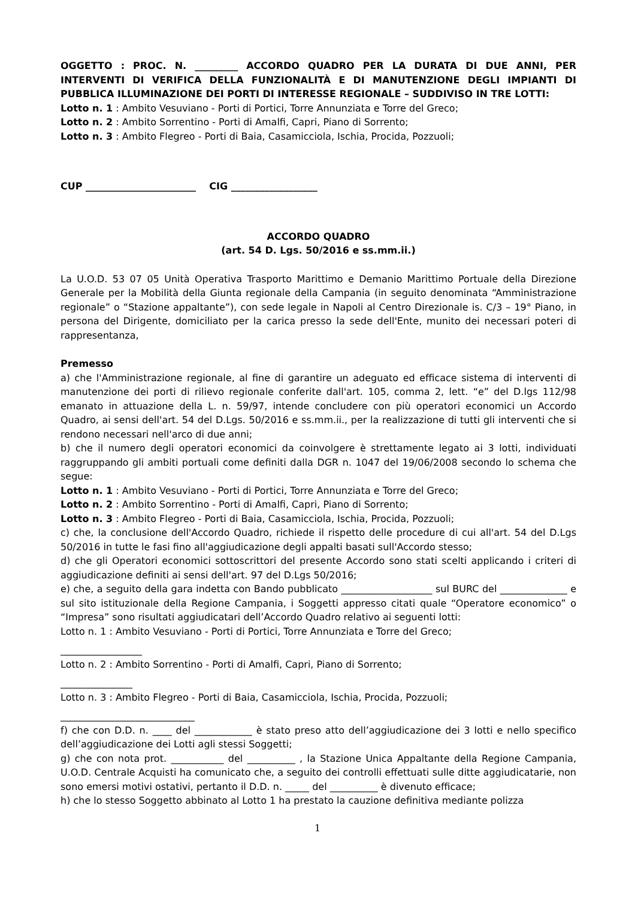OGGETTO : PROC. N. _________ ACCORDO QUADRO PER LA DURATA DI DUE ANNI, PER INTERVENTI DI VERIFICA DELLA FUNZIONALITÀ E DI MANUTENZIONE DEGLI IMPIANTI DI PUBBLICA ILLUMINAZIONE DEI PORTI DI INTERESSE REGIONALE – SUDDIVISO IN TRE LOTTI:
Lotto n. 1 : Ambito Vesuviano - Porti di Portici, Torre Annunziata e Torre del Greco;
Lotto n. 2 : Ambito Sorrentino - Porti di Amalfi, Capri, Piano di Sorrento;
Lotto n. 3 : Ambito Flegreo - Porti di Baia, Casamicciola, Ischia, Procida, Pozzuoli;
CUP _______________________ CIG __________________
ACCORDO QUADRO
(art. 54 D. Lgs. 50/2016 e ss.mm.ii.)
La U.O.D. 53 07 05 Unità Operativa Trasporto Marittimo e Demanio Marittimo Portuale della Direzione Generale per la Mobilità della Giunta regionale della Campania (in seguito denominata “Amministrazione regionale” o “Stazione appaltante”), con sede legale in Napoli al Centro Direzionale is. C/3 – 19° Piano, in persona del Dirigente, domiciliato per la carica presso la sede dell'Ente, munito dei necessari poteri di rappresentanza,
Premesso
a) che l'Amministrazione regionale, al fine di garantire un adeguato ed efficace sistema di interventi di manutenzione dei porti di rilievo regionale conferite dall'art. 105, comma 2, lett. “e” del D.lgs 112/98 emanato in attuazione della L. n. 59/97, intende concludere con più operatori economici un Accordo Quadro, ai sensi dell'art. 54 del D.Lgs. 50/2016 e ss.mm.ii., per la realizzazione di tutti gli interventi che si rendono necessari nell'arco di due anni;
b) che il numero degli operatori economici da coinvolgere è strettamente legato ai 3 lotti, individuati raggruppando gli ambiti portuali come definiti dalla DGR n. 1047 del 19/06/2008 secondo lo schema che segue:
Lotto n. 1 : Ambito Vesuviano - Porti di Portici, Torre Annunziata e Torre del Greco;
Lotto n. 2 : Ambito Sorrentino - Porti di Amalfi, Capri, Piano di Sorrento;
Lotto n. 3 : Ambito Flegreo - Porti di Baia, Casamicciola, Ischia, Procida, Pozzuoli;
c) che, la conclusione dell'Accordo Quadro, richiede il rispetto delle procedure di cui all'art. 54 del D.Lgs 50/2016 in tutte le fasi fino all'aggiudicazione degli appalti basati sull'Accordo stesso;
d) che gli Operatori economici sottoscrittori del presente Accordo sono stati scelti applicando i criteri di aggiudicazione definiti ai sensi dell'art. 97 del D.Lgs 50/2016;
e) che, a seguito della gara indetta con Bando pubblicato ___________________ sul BURC del ______________ e sul sito istituzionale della Regione Campania, i Soggetti appresso citati quale “Operatore economico” o “Impresa” sono risultati aggiudicatari dell’Accordo Quadro relativo ai seguenti lotti:
Lotto n. 1 : Ambito Vesuviano - Porti di Portici, Torre Annunziata e Torre del Greco;
_________________
Lotto n. 2 : Ambito Sorrentino - Porti di Amalfi, Capri, Piano di Sorrento;
_______________
Lotto n. 3 : Ambito Flegreo - Porti di Baia, Casamicciola, Ischia, Procida, Pozzuoli;
____________________________
f) che con D.D. n. ____ del ____________ è stato preso atto dell’aggiudicazione dei 3 lotti e nello specifico dell’aggiudicazione dei Lotti agli stessi Soggetti;
g) che con nota prot. ___________ del __________ , la Stazione Unica Appaltante della Regione Campania, U.O.D. Centrale Acquisti ha comunicato che, a seguito dei controlli effettuati sulle ditte aggiudicatarie, non sono emersi motivi ostativi, pertanto il D.D. n. _____ del __________ è divenuto efficace;
h) che lo stesso Soggetto abbinato al Lotto 1 ha prestato la cauzione definitiva mediante polizza
1